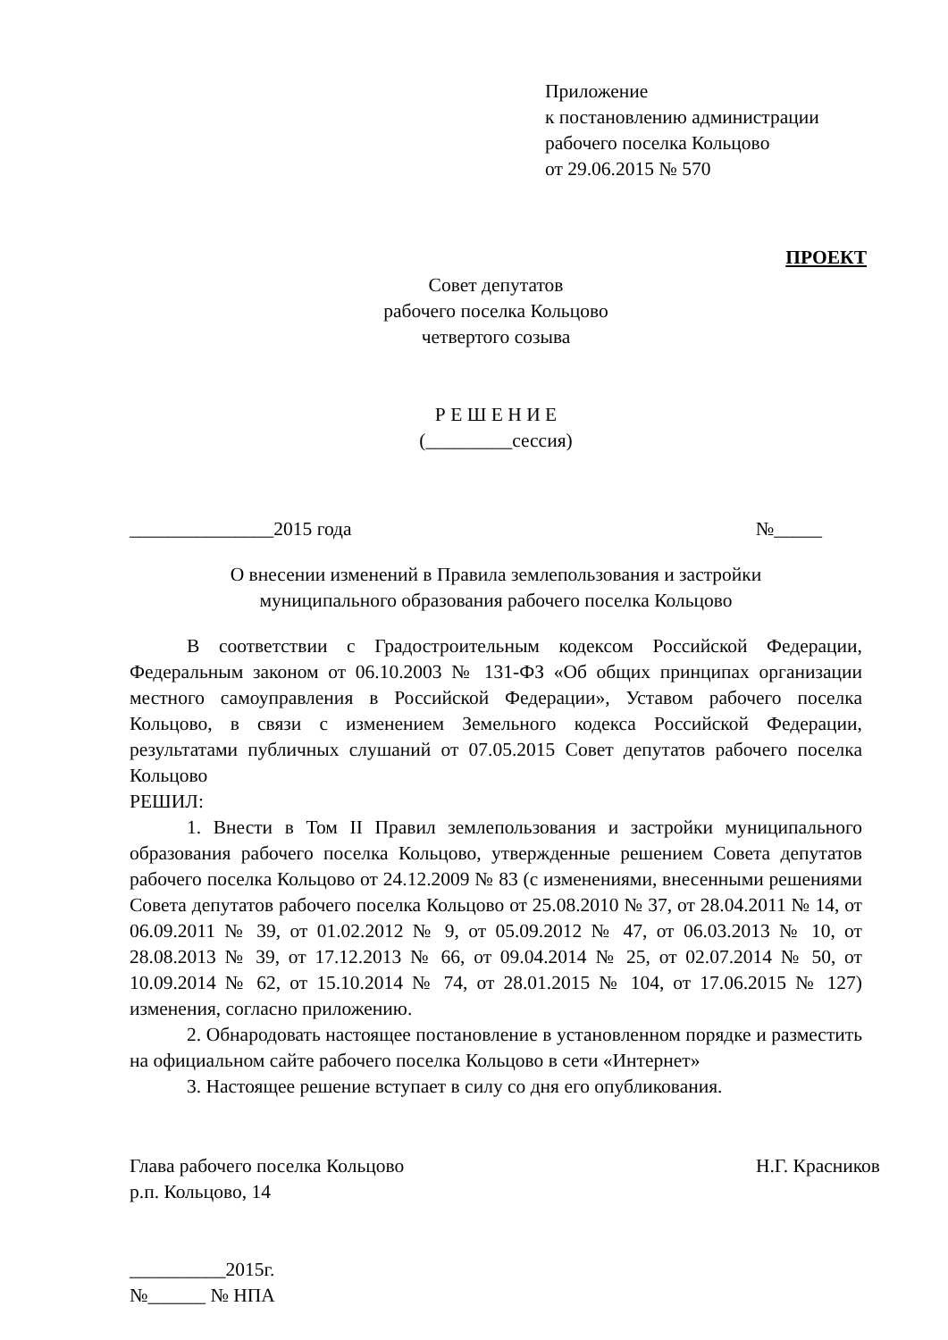Приложение
к постановлению администрации
рабочего поселка Кольцово
от 29.06.2015 № 570
ПРОЕКТ
Совет депутатов
рабочего поселка Кольцово
четвертого созыва
Р Е Ш Е Н И Е
(_________сессия)
_______________2015 года №_____
О внесении изменений в Правила землепользования и застройки
муниципального образования рабочего поселка Кольцово
В соответствии с Градостроительным кодексом Российской Федерации, Федеральным законом от 06.10.2003 № 131-ФЗ «Об общих принципах организации местного самоуправления в Российской Федерации», Уставом рабочего поселка Кольцово, в связи с изменением Земельного кодекса Российской Федерации, результатами публичных слушаний от 07.05.2015 Совет депутатов рабочего поселка Кольцово
РЕШИЛ:
1. Внести в Том II Правил землепользования и застройки муниципального образования рабочего поселка Кольцово, утвержденные решением Совета депутатов рабочего поселка Кольцово от 24.12.2009 № 83 (с изменениями, внесенными решениями Совета депутатов рабочего поселка Кольцово от 25.08.2010 № 37, от 28.04.2011 № 14, от 06.09.2011 № 39, от 01.02.2012 № 9, от 05.09.2012 № 47, от 06.03.2013 № 10, от 28.08.2013 № 39, от 17.12.2013 № 66, от 09.04.2014 № 25, от 02.07.2014 № 50, от 10.09.2014 № 62, от 15.10.2014 № 74, от 28.01.2015 № 104, от 17.06.2015 № 127) изменения, согласно приложению.
2. Обнародовать настоящее постановление в установленном порядке и разместить на официальном сайте рабочего поселка Кольцово в сети «Интернет»
3. Настоящее решение вступает в силу со дня его опубликования.
Глава рабочего поселка Кольцово Н.Г. Красников
р.п. Кольцово, 14
__________2015г.
№______ № НПА